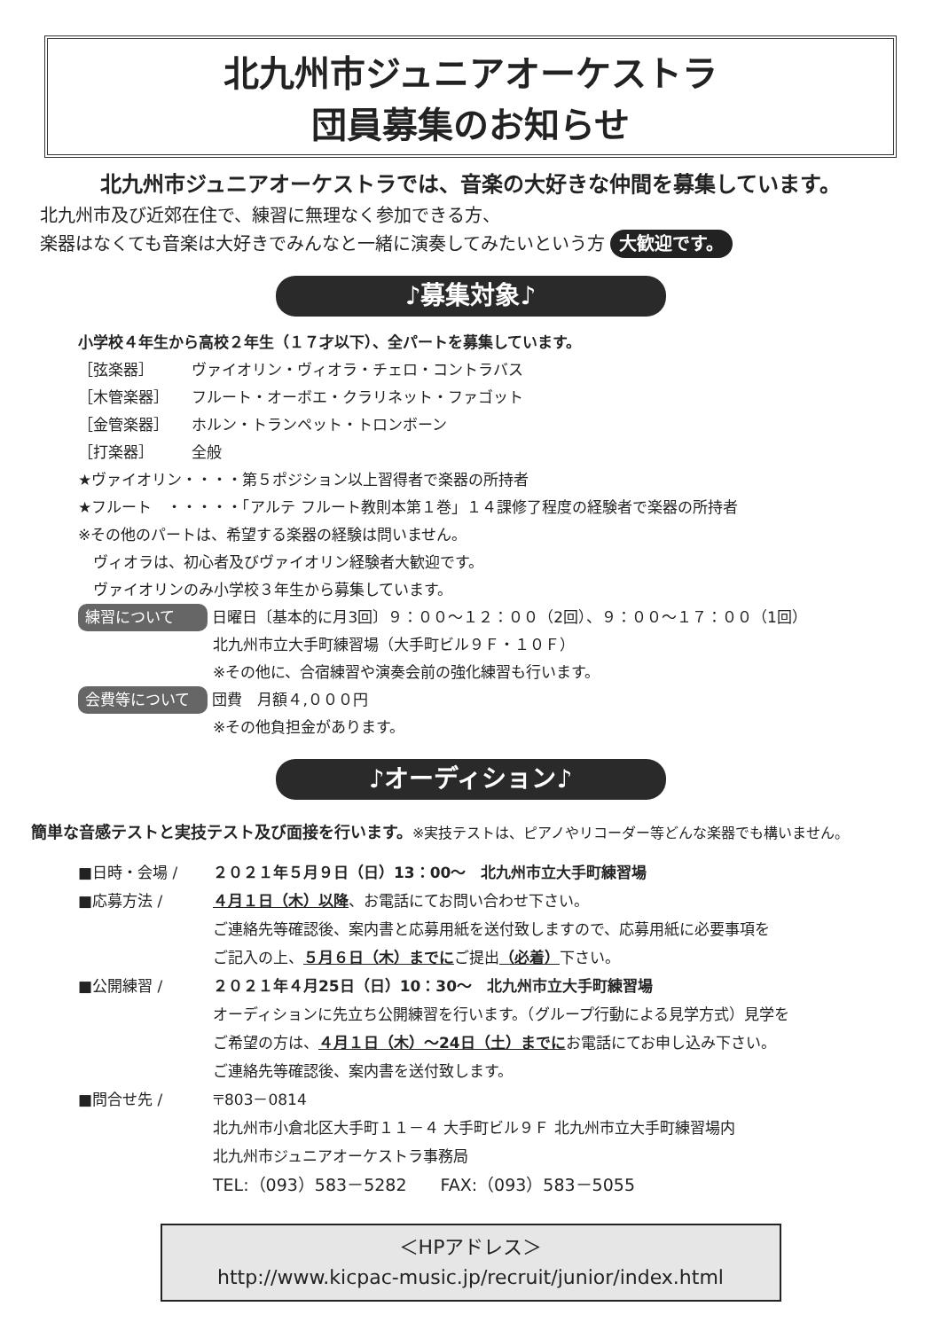北九州市ジュニアオーケストラ
団員募集のお知らせ
北九州市ジュニアオーケストラでは、音楽の大好きな仲間を募集しています。
北九州市及び近郊在住で、練習に無理なく参加できる方、
楽器はなくても音楽は大好きでみんなと一緒に演奏してみたいという方 大歓迎です。
♪募集対象♪
小学校４年生から高校２年生（１７才以下）、全パートを募集しています。
［弦楽器］ ヴァイオリン・ヴィオラ・チェロ・コントラバス
［木管楽器］ フルート・オーボエ・クラリネット・ファゴット
［金管楽器］ ホルン・トランペット・トロンボーン
［打楽器］ 全般
★ヴァイオリン・・・・第５ポジション以上習得者で楽器の所持者
★フルート　・・・・・「アルテ フルート教則本第１巻」１４課修了程度の経験者で楽器の所持者
※その他のパートは、希望する楽器の経験は問いません。
　ヴィオラは、初心者及びヴァイオリン経験者大歓迎です。
　ヴァイオリンのみ小学校３年生から募集しています。
練習について 日曜日〔基本的に月3回〕９：００～１２：００（2回）、９：００～１７：００（1回）
北九州市立大手町練習場（大手町ビル９Ｆ・１０Ｆ）
※その他に、合宿練習や演奏会前の強化練習も行います。
会費等について 団費　月額４,０００円
※その他負担金があります。
♪オーディション♪
簡単な音感テストと実技テスト及び面接を行います。※実技テストは、ピアノやリコーダー等どんな楽器でも構いません。
■日時・会場 / ２０２１年５月９日（日）13：00～　北九州市立大手町練習場
■応募方法 / ４月１日（木）以降、お電話にてお問い合わせ下さい。
ご連絡先等確認後、案内書と応募用紙を送付致しますので、応募用紙に必要事項を
ご記入の上、５月６日（木）までにご提出（必着）下さい。
■公開練習 / ２０２１年４月25日（日）10：30～　北九州市立大手町練習場
オーディションに先立ち公開練習を行います。（グループ行動による見学方式）見学を
ご希望の方は、４月１日（木）～24日（土）までにお電話にてお申し込み下さい。
ご連絡先等確認後、案内書を送付致します。
■問合せ先 / 〒803－0814
北九州市小倉北区大手町１１－４ 大手町ビル９Ｆ 北九州市立大手町練習場内
北九州市ジュニアオーケストラ事務局
TEL:（093）583－5282　　FAX:（093）583－5055
＜HPアドレス＞
http://www.kicpac-music.jp/recruit/junior/index.html